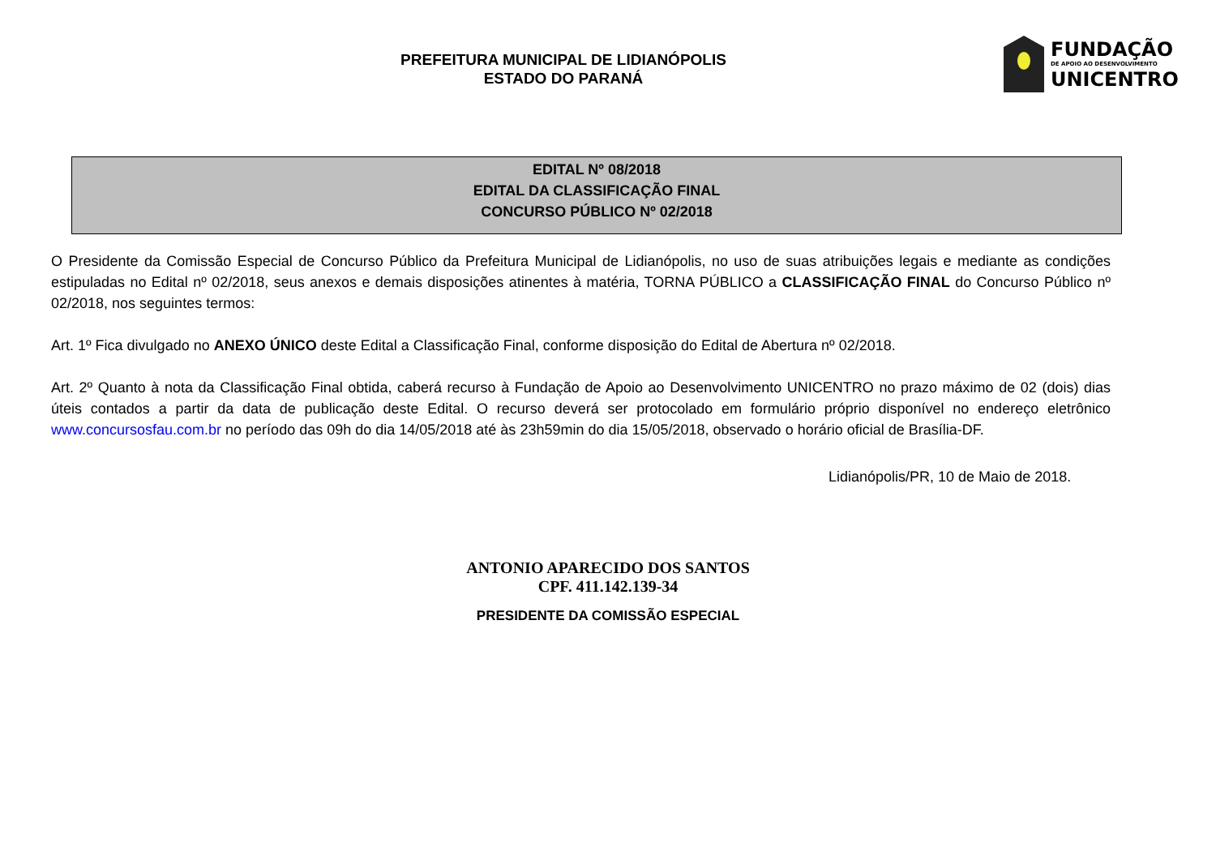PREFEITURA MUNICIPAL DE LIDIANÓPOLIS
ESTADO DO PARANÁ
FUNDAÇÃO
DE APOIO AO DESENVOLVIMENTO
UNICENTRO
EDITAL Nº 08/2018
EDITAL DA CLASSIFICAÇÃO FINAL
CONCURSO PÚBLICO Nº 02/2018
O Presidente da Comissão Especial de Concurso Público da Prefeitura Municipal de Lidianópolis, no uso de suas atribuições legais e mediante as condições estipuladas no Edital nº 02/2018, seus anexos e demais disposições atinentes à matéria, TORNA PÚBLICO a CLASSIFICAÇÃO FINAL do Concurso Público nº 02/2018, nos seguintes termos:
Art. 1º Fica divulgado no ANEXO ÚNICO deste Edital a Classificação Final, conforme disposição do Edital de Abertura nº 02/2018.
Art. 2º Quanto à nota da Classificação Final obtida, caberá recurso à Fundação de Apoio ao Desenvolvimento UNICENTRO no prazo máximo de 02 (dois) dias úteis contados a partir da data de publicação deste Edital. O recurso deverá ser protocolado em formulário próprio disponível no endereço eletrônico www.concursosfau.com.br no período das 09h do dia 14/05/2018 até às 23h59min do dia 15/05/2018, observado o horário oficial de Brasília-DF.
Lidianópolis/PR, 10 de Maio de 2018.
ANTONIO APARECIDO DOS SANTOS
CPF. 411.142.139-34
PRESIDENTE DA COMISSÃO ESPECIAL